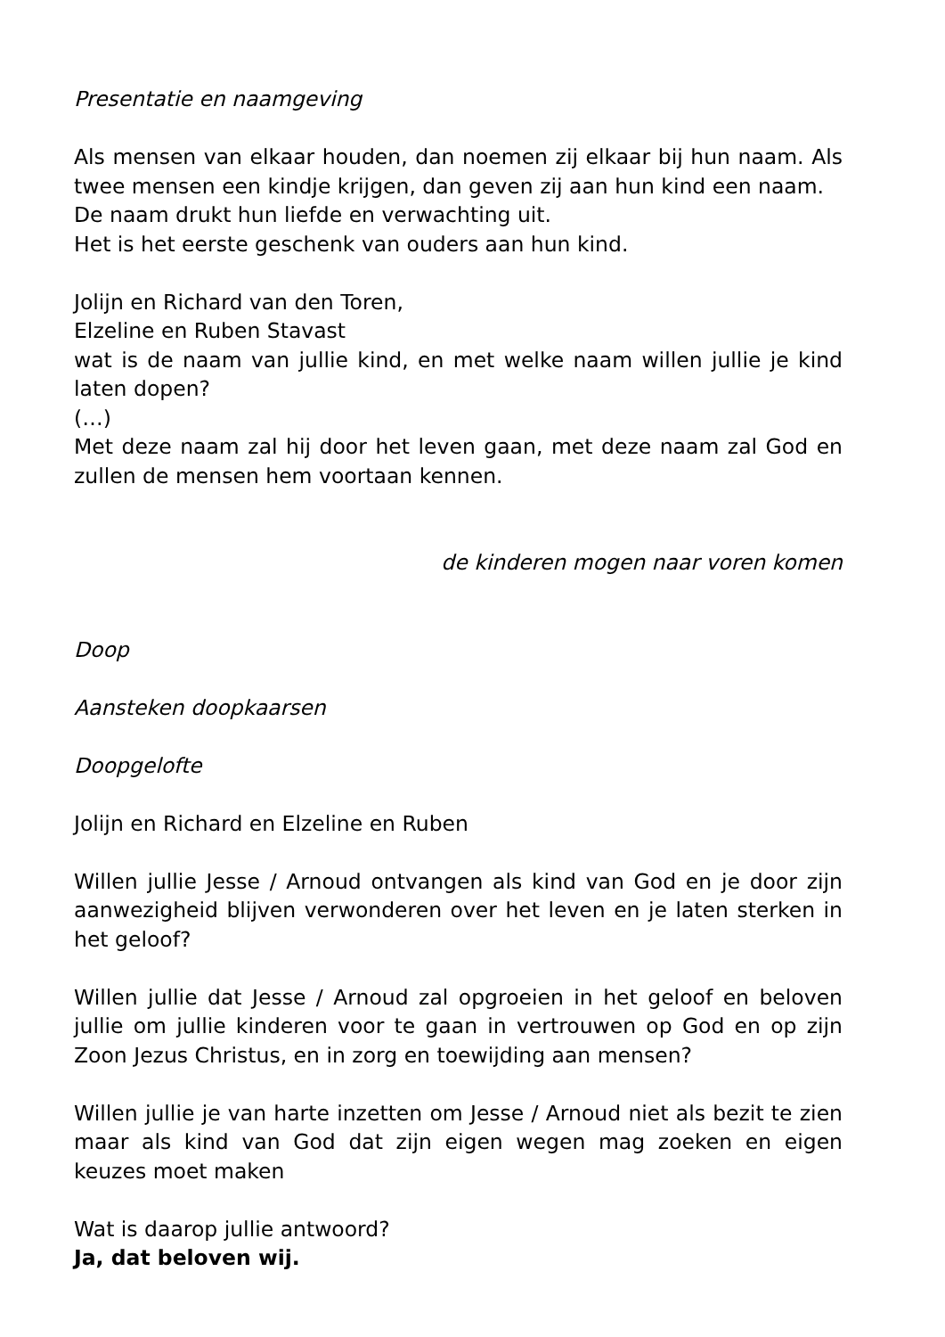Presentatie en naamgeving
Als mensen van elkaar houden, dan noemen zij elkaar bij hun naam. Als twee mensen een kindje krijgen, dan geven zij aan hun kind een naam.
De naam drukt hun liefde en verwachting uit.
Het is het eerste geschenk van ouders aan hun kind.
Jolijn en Richard van den Toren,
Elzeline en Ruben Stavast
wat is de naam van jullie kind, en met welke naam willen jullie je kind laten dopen?
(…)
Met deze naam zal hij door het leven gaan, met deze naam zal God en zullen de mensen hem voortaan kennen.
de kinderen mogen naar voren komen
Doop
Aansteken doopkaarsen
Doopgelofte
Jolijn en Richard en Elzeline en Ruben
Willen jullie Jesse / Arnoud ontvangen als kind van God en je door zijn aanwezigheid blijven verwonderen over het leven en je laten sterken in het geloof?
Willen jullie dat Jesse / Arnoud zal opgroeien in het geloof en beloven jullie om jullie kinderen voor te gaan in vertrouwen op God en op zijn Zoon Jezus Christus, en in zorg en toewijding aan mensen?
Willen jullie je van harte inzetten om Jesse / Arnoud niet als bezit te zien maar als kind van God dat zijn eigen wegen mag zoeken en eigen keuzes moet maken
Wat is daarop jullie antwoord?
Ja, dat beloven wij.